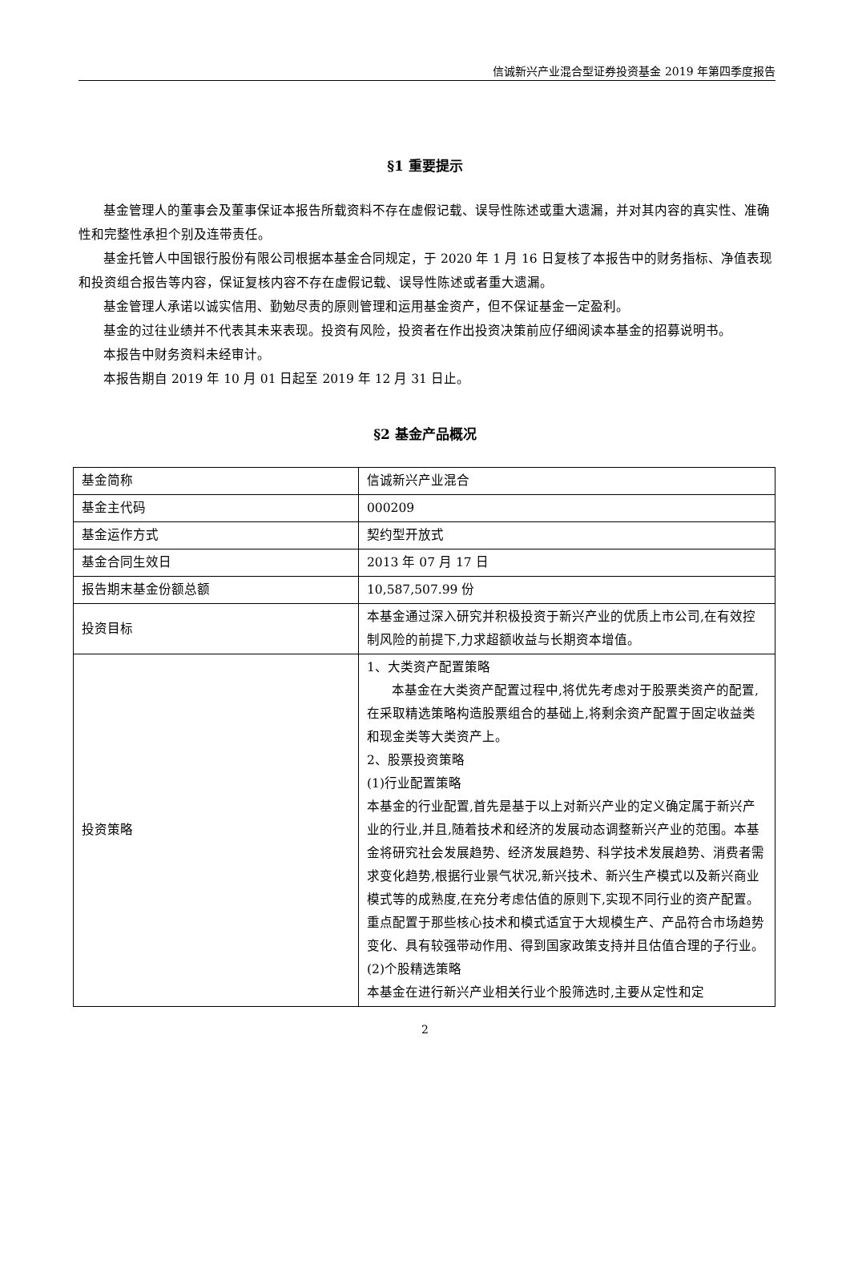信诚新兴产业混合型证券投资基金 2019 年第四季度报告
§1 重要提示
基金管理人的董事会及董事保证本报告所载资料不存在虚假记载、误导性陈述或重大遗漏，并对其内容的真实性、准确性和完整性承担个别及连带责任。
基金托管人中国银行股份有限公司根据本基金合同规定，于 2020 年 1 月 16 日复核了本报告中的财务指标、净值表现和投资组合报告等内容，保证复核内容不存在虚假记载、误导性陈述或者重大遗漏。
基金管理人承诺以诚实信用、勤勉尽责的原则管理和运用基金资产，但不保证基金一定盈利。
基金的过往业绩并不代表其未来表现。投资有风险，投资者在作出投资决策前应仔细阅读本基金的招募说明书。
本报告中财务资料未经审计。
本报告期自 2019 年 10 月 01 日起至 2019 年 12 月 31 日止。
§2 基金产品概况
| 基金简称 | 信诚新兴产业混合 |
| 基金主代码 | 000209 |
| 基金运作方式 | 契约型开放式 |
| 基金合同生效日 | 2013 年 07 月 17 日 |
| 报告期末基金份额总额 | 10,587,507.99 份 |
| 投资目标 | 本基金通过深入研究并积极投资于新兴产业的优质上市公司,在有效控制风险的前提下,力求超额收益与长期资本增值。 |
| 投资策略 | 1、大类资产配置策略 本基金在大类资产配置过程中,将优先考虑对于股票类资产的配置,在采取精选策略构造股票组合的基础上,将剩余资产配置于固定收益类和现金类等大类资产上。 2、股票投资策略 (1)行业配置策略 本基金的行业配置,首先是基于以上对新兴产业的定义确定属于新兴产业的行业,并且,随着技术和经济的发展动态调整新兴产业的范围。本基金将研究社会发展趋势、经济发展趋势、科学技术发展趋势、消费者需求变化趋势,根据行业景气状况,新兴技术、新兴生产模式以及新兴商业模式等的成熟度,在充分考虑估值的原则下,实现不同行业的资产配置。重点配置于那些核心技术和模式适宜于大规模生产、产品符合市场趋势变化、具有较强带动作用、得到国家政策支持并且估值合理的子行业。 (2)个股精选策略 本基金在进行新兴产业相关行业个股筛选时,主要从定性和定 |
2